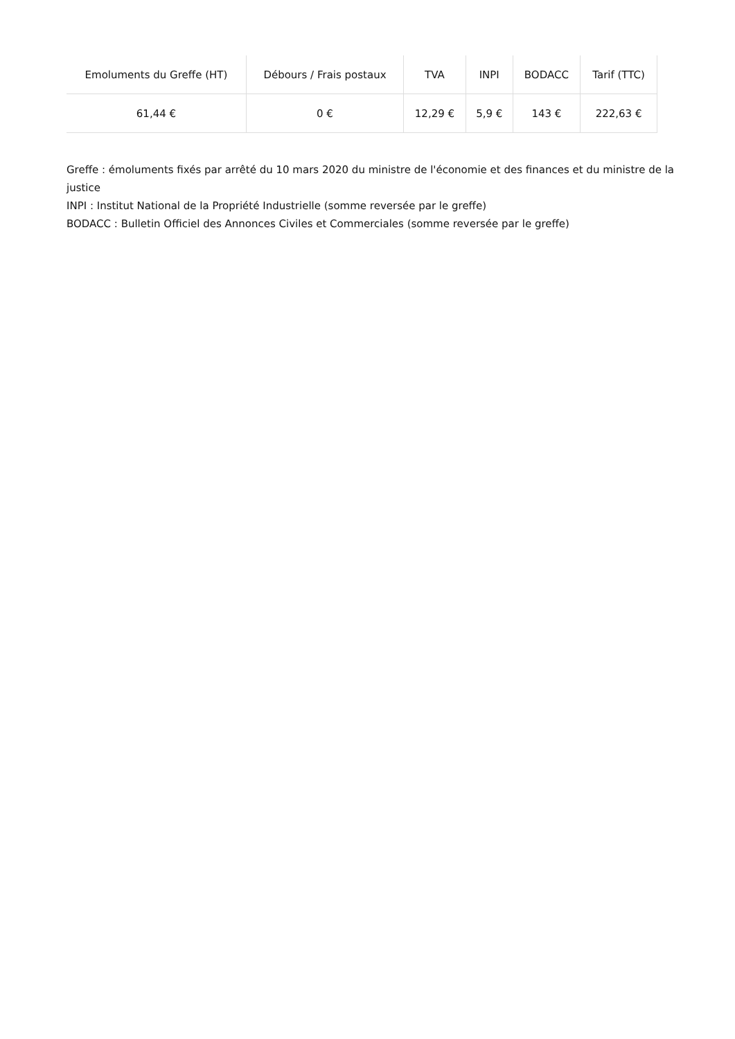| Emoluments du Greffe (HT) | Débours / Frais postaux | TVA | INPI | BODACC | Tarif (TTC) |
| --- | --- | --- | --- | --- | --- |
| 61,44 € | 0 € | 12,29 € | 5,9 € | 143 € | 222,63 € |
Greffe : émoluments fixés par arrêté du 10 mars 2020 du ministre de l'économie et des finances et du ministre de la justice
INPI : Institut National de la Propriété Industrielle (somme reversée par le greffe)
BODACC : Bulletin Officiel des Annonces Civiles et Commerciales (somme reversée par le greffe)